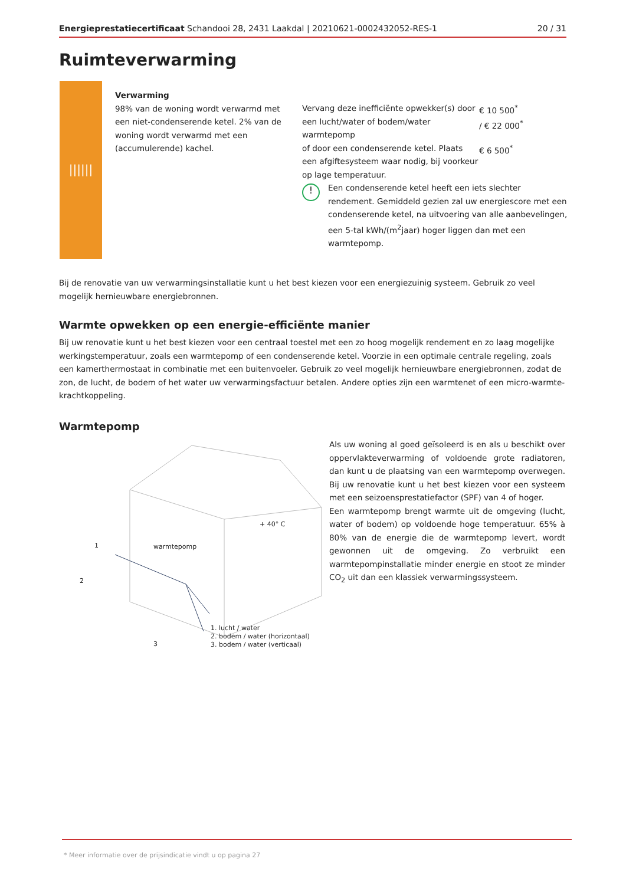Energieprestatiecertificaat Schandooi 28, 2431 Laakdal | 20210621-0002432052-RES-1 20 / 31
Ruimteverwarming
||||||
Verwarming
98% van de woning wordt verwarmd met een niet-condenserende ketel. 2% van de woning wordt verwarmd met een (accumulerende) kachel.
Vervang deze inefficiënte opwekker(s) door een lucht/water of bodem/water warmtepomp
€ 10 500<sup>*</sup>
/ € 22 000<sup>*</sup>
of door een condenserende ketel. Plaats een afgiftesysteem waar nodig, bij voorkeur op lage temperatuur.
€ 6 500<sup>*</sup>
!
Een condenserende ketel heeft een iets slechter rendement. Gemiddeld gezien zal uw energiescore met een condenserende ketel, na uitvoering van alle aanbevelingen, een 5-tal kWh/(m<sup>2</sup>jaar) hoger liggen dan met een warmtepomp.
Bij de renovatie van uw verwarmingsinstallatie kunt u het best kiezen voor een energiezuinig systeem. Gebruik zo veel mogelijk hernieuwbare energiebronnen.
Warmte opwekken op een energie-efficiënte manier
Bij uw renovatie kunt u het best kiezen voor een centraal toestel met een zo hoog mogelijk rendement en zo laag mogelijke werkingstemperatuur, zoals een warmtepomp of een condenserende ketel. Voorzie in een optimale centrale regeling, zoals een kamerthermostaat in combinatie met een buitenvoeler. Gebruik zo veel mogelijk hernieuwbare energiebronnen, zodat de zon, de lucht, de bodem of het water uw verwarmingsfactuur betalen. Andere opties zijn een warmtenet of een micro-warmte-krachtkoppeling.
Warmtepomp
+ 40° C
1 warmtepomp
2
3
1. lucht / water
2. bodem / water (horizontaal)
3. bodem / water (verticaal)
Als uw woning al goed geïsoleerd is en als u beschikt over oppervlakteverwarming of voldoende grote radiatoren, dan kunt u de plaatsing van een warmtepomp overwegen. Bij uw renovatie kunt u het best kiezen voor een systeem met een seizoensprestatiefactor (SPF) van 4 of hoger.
Een warmtepomp brengt warmte uit de omgeving (lucht, water of bodem) op voldoende hoge temperatuur. 65% à 80% van de energie die de warmtepomp levert, wordt gewonnen uit de omgeving. Zo verbruikt een warmtepompinstallatie minder energie en stoot ze minder CO<sub>2</sub> uit dan een klassiek verwarmingssysteem.
* Meer informatie over de prijsindicatie vindt u op pagina 27